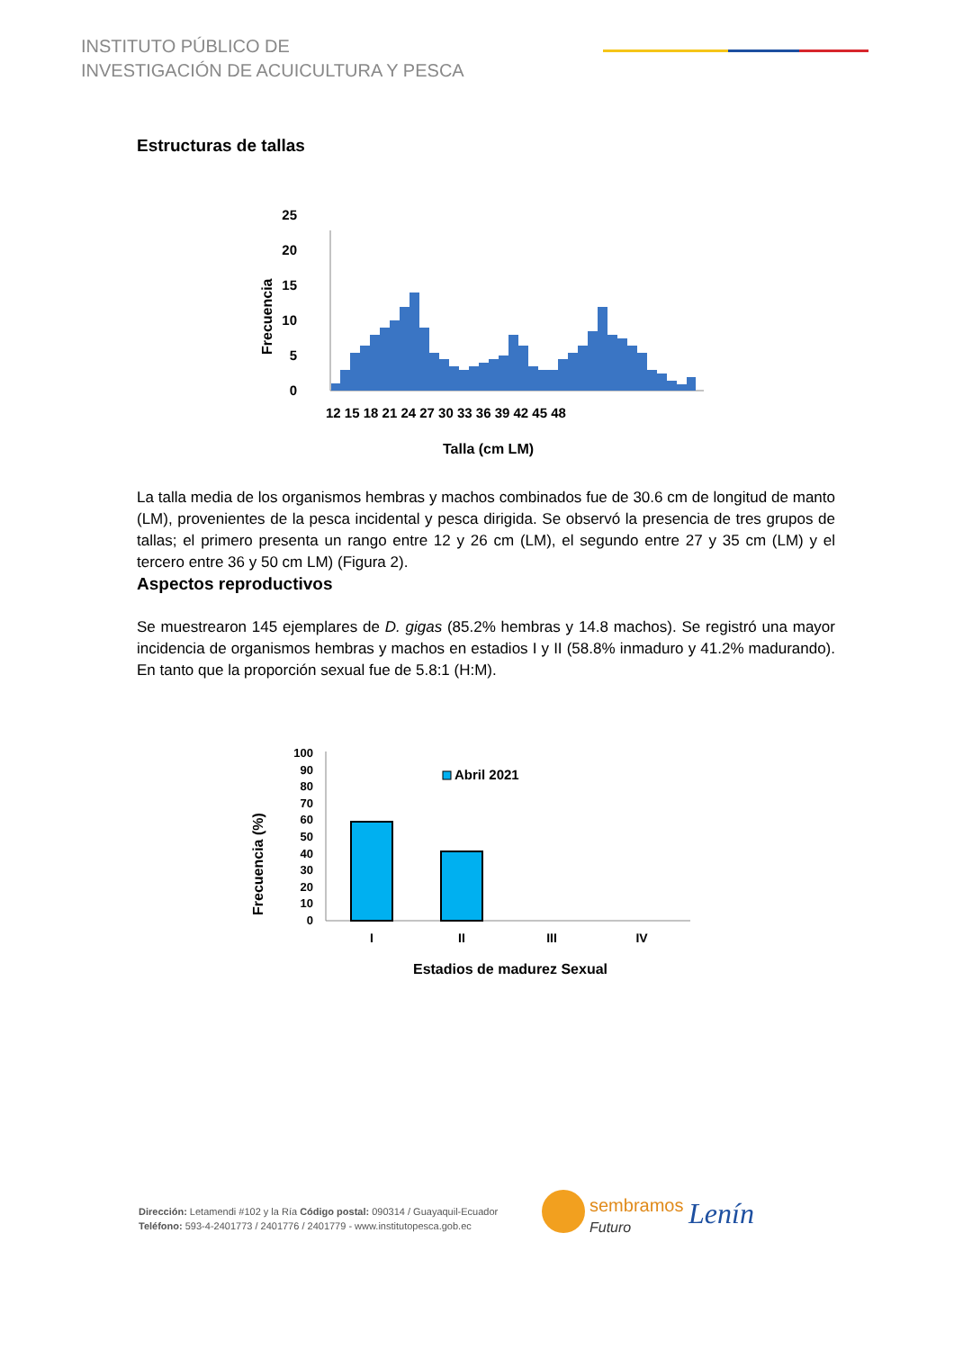INSTITUTO PÚBLICO DE
INVESTIGACIÓN DE ACUICULTURA Y PESCA
Estructuras de tallas
Frecuencia
25
20
15
10
5
0
12 15 18 21 24 27 30 33 36 39 42 45 48
Talla (cm LM)
La talla media de los organismos hembras y machos combinados fue de 30.6 cm de longitud de manto (LM), provenientes de la pesca incidental y pesca dirigida. Se observó la presencia de tres grupos de tallas; el primero presenta un rango entre 12 y 26 cm (LM), el segundo entre 27 y 35 cm (LM) y el tercero entre 36 y 50 cm LM) (Figura 2).
Aspectos reproductivos
Se muestrearon 145 ejemplares de D. gigas (85.2% hembras y 14.8 machos). Se registró una mayor incidencia de organismos hembras y machos en estadios I y II (58.8% inmaduro y 41.2% madurando). En tanto que la proporción sexual fue de 5.8:1 (H:M).
Frecuencia (%)
100
90
80
70
60
50
40
30
20
10
0
Abril 2021
I
II
III
IV
Estadios de madurez Sexual
Dirección: Letamendi #102 y la Ría Código postal: 090314 / Guayaquil-Ecuador
Teléfono: 593-4-2401773 / 2401776 / 2401779 - www.institutopesca.gob.ec
sembramos
Futuro
Lenín